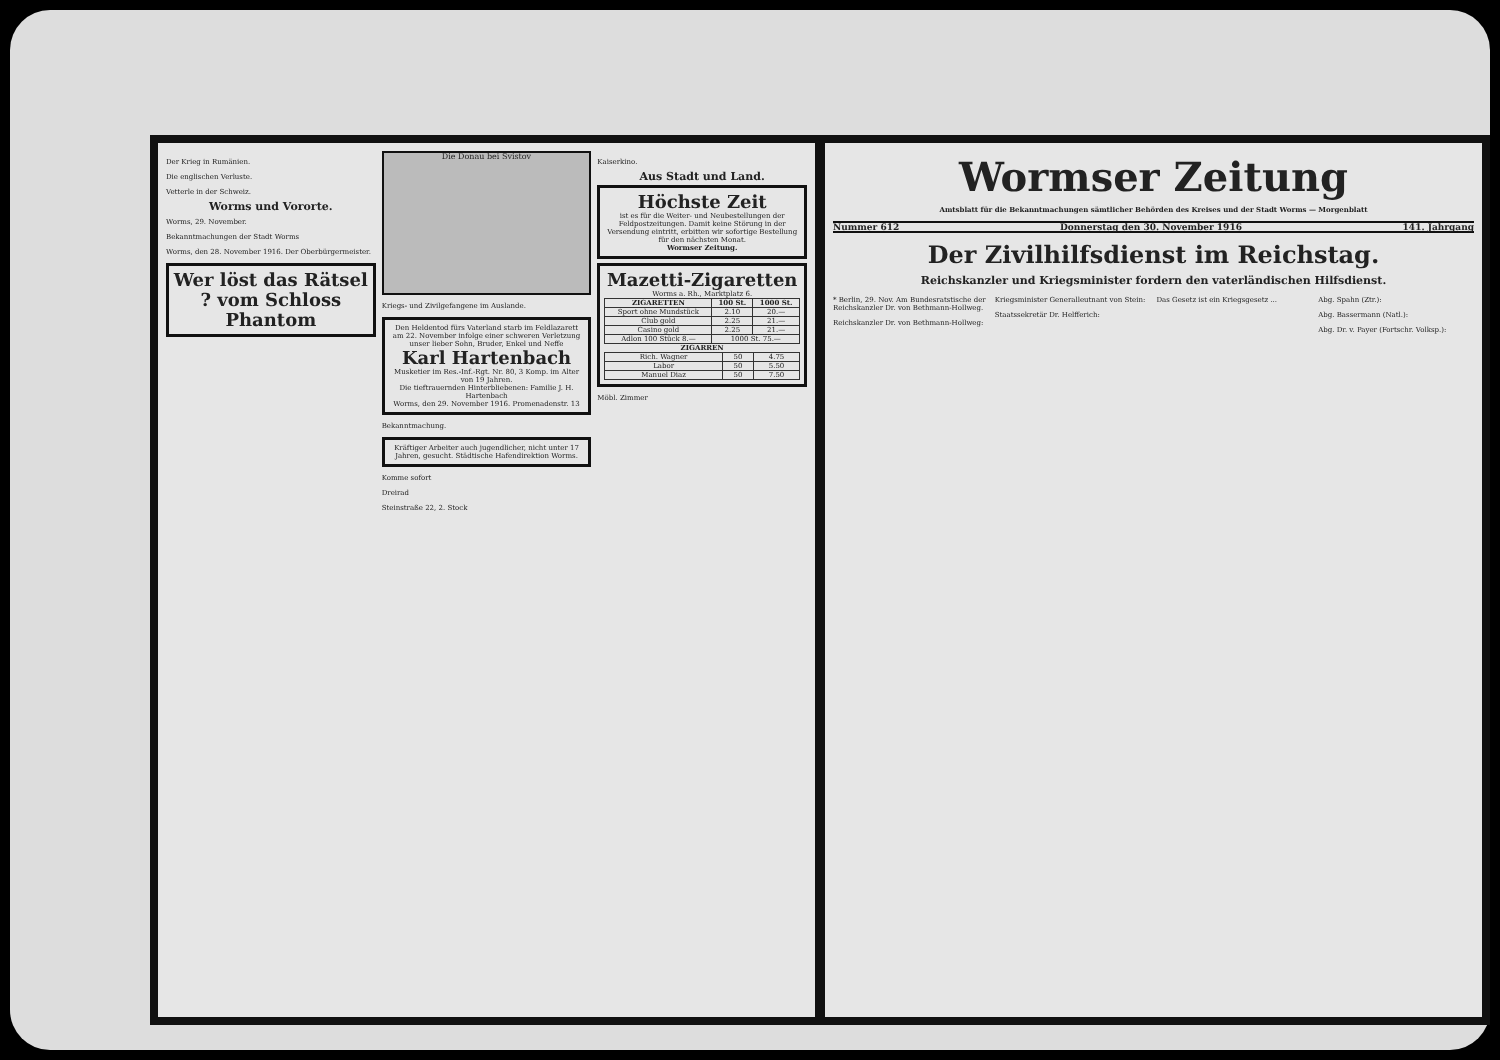Der Krieg in Rumänien.
Die englischen Verluste.
Vetterle in der Schweiz.
Worms und Vororte.
Worms, 29. November.
Bekanntmachungen der Stadt Worms
Worms, den 28. November 1916. Der Oberbürgermeister.
Wer löst das Rätsel ? vom Schloss Phantom
Die Donau bei Svistov
Kriegs- und Zivilgefangene im Auslande.
Den Heldentod fürs Vaterland starb im Feldlazarett am 22. November infolge einer schweren Verletzung unser lieber Sohn, Bruder, Enkel und Neffe
Karl Hartenbach
Musketier im Res.-Inf.-Rgt. Nr. 80, 3 Komp. im Alter von 19 Jahren.
Die tieftrauernden Hinterbliebenen: Familie J. H. Hartenbach
Worms, den 29. November 1916. Promenadenstr. 13
Bekanntmachung.
Kräftiger Arbeiter auch jugendlicher, nicht unter 17 Jahren, gesucht. Städtische Hafendirektion Worms.
Komme sofort
Dreirad
Steinstraße 22, 2. Stock
Kaiserkino.
Aus Stadt und Land.
Höchste Zeit
ist es für die Weiter- und Neubestellungen der Feldpostzeitungen. Damit keine Störung in der Versendung eintritt, erbitten wir sofortige Bestellung für den nächsten Monat.
Wormser Zeitung.
Mazetti-Zigaretten
Worms a. Rh., Marktplatz 6.
| ZIGARETTEN | 100 St. | 1000 St. |
| --- | --- | --- |
| Sport ohne Mundstück | 2.10 | 20.— |
| Club gold | 2.25 | 21.— |
| Casino gold | 2.25 | 21.— |
| Adlon 100 Stück 8.— | 1000 St. 75.— | |
ZIGARREN
| Rich. Wagner | 50 | 4.75 |
| Labor | 50 | 5.50 |
| Manuel Diaz | 50 | 7.50 |
Möbl. Zimmer
Wormser Zeitung
Amtsblatt für die Bekanntmachungen sämtlicher Behörden des Kreises und der Stadt Worms — Morgenblatt
Nummer 612 Donnerstag den 30. November 1916 141. Jahrgang
Der Zivilhilfsdienst im Reichstag.
Reichskanzler und Kriegsminister fordern den vaterländischen Hilfsdienst.
* Berlin, 29. Nov. Am Bundesratstische der Reichskanzler Dr. von Bethmann-Hollweg.
Reichskanzler Dr. von Bethmann-Hollweg:
Kriegsminister Generalleutnant von Stein:
Staatssekretär Dr. Helfferich:
Das Gesetz ist ein Kriegsgesetz ...
Abg. Spahn (Ztr.):
Abg. Bassermann (Natl.):
Abg. Dr. v. Payer (Fortschr. Volksp.):